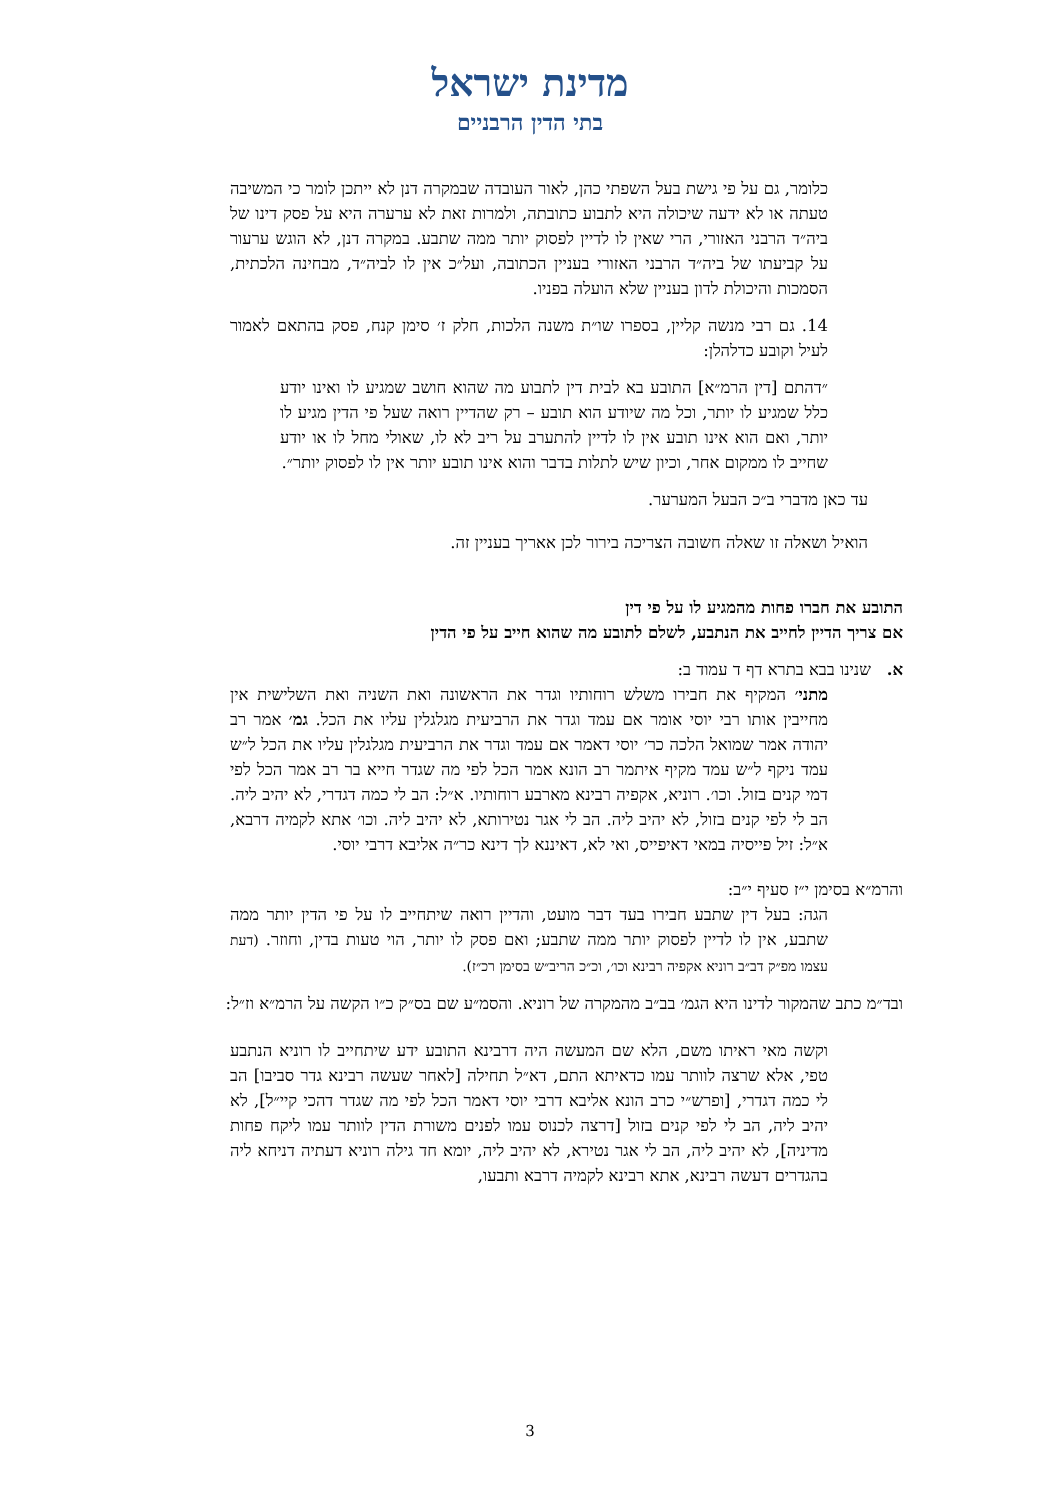מדינת ישראל
בתי הדין הרבניים
כלומר, גם על פי גישת בעל השפתי כהן, לאור העובדה שבמקרה דנן לא ייתכן לומר כי המשיבה טעתה או לא ידעה שיכולה היא לתבוע כתובתה, ולמרות זאת לא ערערה היא על פסק דינו של ביה״ד הרבני האזורי, הרי שאין לו לדיין לפסוק יותר ממה שתבע. במקרה דנן, לא הוגש ערעור על קביעתו של ביה״ד הרבני האזורי בעניין הכתובה, ועל״כ אין לו לביה״ד, מבחינה הלכתית, הסמכות והיכולת לדון בעניין שלא הועלה בפניו.
14. גם רבי מנשה קליין, בספרו שו״ת משנה הלכות, חלק ז׳ סימן קנח, פסק בהתאם לאמור לעיל וקובע כדלהלן:
״דהתם [דין הרמ״א] התובע בא לבית דין לתבוע מה שהוא חושב שמגיע לו ואינו יודע כלל שמגיע לו יותר, וכל מה שיודע הוא תובע – רק שהדיין רואה שעל פי הדין מגיע לו יותר, ואם הוא אינו תובע אין לו לדיין להתערב על ריב לא לו, שאולי מחל לו או יודע שחייב לו ממקום אחר, וכיון שיש לתלות בדבר והוא אינו תובע יותר אין לו לפסוק יותר״.
עד כאן מדברי ב״כ הבעל המערער.
הואיל ושאלה זו שאלה חשובה הצריכה בירור לכן אאריך בעניין זה.
התובע את חברו פחות מהמגיע לו על פי דין
אם צריך הדיין לחייב את הנתבע, לשלם לתובע מה שהוא חייב על פי הדין
א. שנינו בבא בתרא דף ד עמוד ב:
מתני׳ המקיף את חבירו משלש רוחותיו וגדר את הראשונה ואת השניה ואת השלישית אין מחייבין אותו רבי יוסי אומר אם עמד וגדר את הרביעית מגלגלין עליו את הכל. גמ׳ אמר רב יהודה אמר שמואל הלכה כר׳ יוסי דאמר אם עמד וגדר את הרביעית מגלגלין עליו את הכל ל״ש עמד ניקף ל״ש עמד מקיף איתמר רב הונא אמר הכל לפי מה שגדר חייא בר רב אמר הכל לפי דמי קנים בזול. וכו׳. רוניא, אקפיה רבינא מארבע רוחותיו. א״ל: הב לי כמה דגדרי, לא יהיב ליה. הב לי לפי קנים בזול, לא יהיב ליה. הב לי אגר נטירותא, לא יהיב ליה. וכו׳ אתא לקמיה דרבא, א״ל: זיל פייסיה במאי דאיפייס, ואי לא, דאיננא לך דינא כר״ה אליבא דרבי יוסי.
והרמ״א בסימן י״ז סעיף י״ב:
הגה: בעל דין שתבע חבירו בעד דבר מועט, והדיין רואה שיתחייב לו על פי הדין יותר ממה שתבע, אין לו לדיין לפסוק יותר ממה שתבע; ואם פסק לו יותר, הוי טעות בדין, וחוזר. (דעת עצמו מפ״ק דב״ב רוניא אקפיה רבינא וכו׳, וכ״כ הריב״ש בסימן רכ״ז).
ובד״מ כתב שהמקור לדינו היא הגמ׳ בב״ב מהמקרה של רוניא. והסמ״ע שם בס״ק כ״ו הקשה על הרמ״א וז״ל:
וקשה מאי ראיתו משם, הלא שם המעשה היה דרבינא התובע ידע שיתחייב לו רוניא הנתבע טפי, אלא שרצה לוותר עמו כדאיתא התם, דא״ל תחילה [לאחר שעשה רבינא גדר סביבו] הב לי כמה דגדרי, [ופרש״י כרב הונא אליבא דרבי יוסי דאמר הכל לפי מה שגדר דהכי קיי״ל], לא יהיב ליה, הב לי לפי קנים בזול [דרצה לכנוס עמו לפנים משורת הדין לוותר עמו ליקח פחות מדיניה], לא יהיב ליה, הב לי אגר נטירא, לא יהיב ליה, יומא חד גילה רוניא דעתיה דניחא ליה בהגדרים דעשה רבינא, אתא רבינא לקמיה דרבא ותבעו,
3